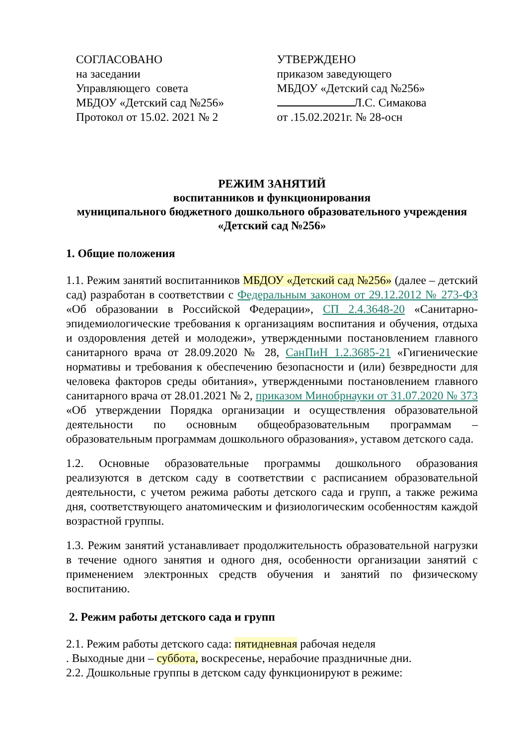СОГЛАСОВАНО
на заседании
Управляющего совета
МБДОУ «Детский сад №256»
Протокол от 15.02. 2021 № 2
УТВЕРЖДЕНО
приказом заведующего
МБДОУ «Детский сад №256»
Л.С. Симакова
от .15.02.2021г. № 28-осн
РЕЖИМ ЗАНЯТИЙ
воспитанников и функционирования
муниципального бюджетного дошкольного образовательного учреждения
«Детский сад №256»
1. Общие положения
1.1. Режим занятий воспитанников МБДОУ «Детский сад №256» (далее – детский сад) разработан в соответствии с Федеральным законом от 29.12.2012 № 273-ФЗ «Об образовании в Российской Федерации», СП 2.4.3648-20 «Санитарно-эпидемиологические требования к организациям воспитания и обучения, отдыха и оздоровления детей и молодежи», утвержденными постановлением главного санитарного врача от 28.09.2020 № 28, СанПиН 1.2.3685-21 «Гигиенические нормативы и требования к обеспечению безопасности и (или) безвредности для человека факторов среды обитания», утвержденными постановлением главного санитарного врача от 28.01.2021 № 2, приказом Минобрнауки от 31.07.2020 № 373 «Об утверждении Порядка организации и осуществления образовательной деятельности по основным общеобразовательным программам – образовательным программам дошкольного образования», уставом детского сада.
1.2. Основные образовательные программы дошкольного образования реализуются в детском саду в соответствии с расписанием образовательной деятельности, с учетом режима работы детского сада и групп, а также режима дня, соответствующего анатомическим и физиологическим особенностям каждой возрастной группы.
1.3. Режим занятий устанавливает продолжительность образовательной нагрузки в течение одного занятия и одного дня, особенности организации занятий с применением электронных средств обучения и занятий по физическому воспитанию.
2. Режим работы детского сада и групп
2.1. Режим работы детского сада: пятидневная рабочая неделя
. Выходные дни – суббота, воскресенье, нерабочие праздничные дни.
2.2. Дошкольные группы в детском саду функционируют в режиме: